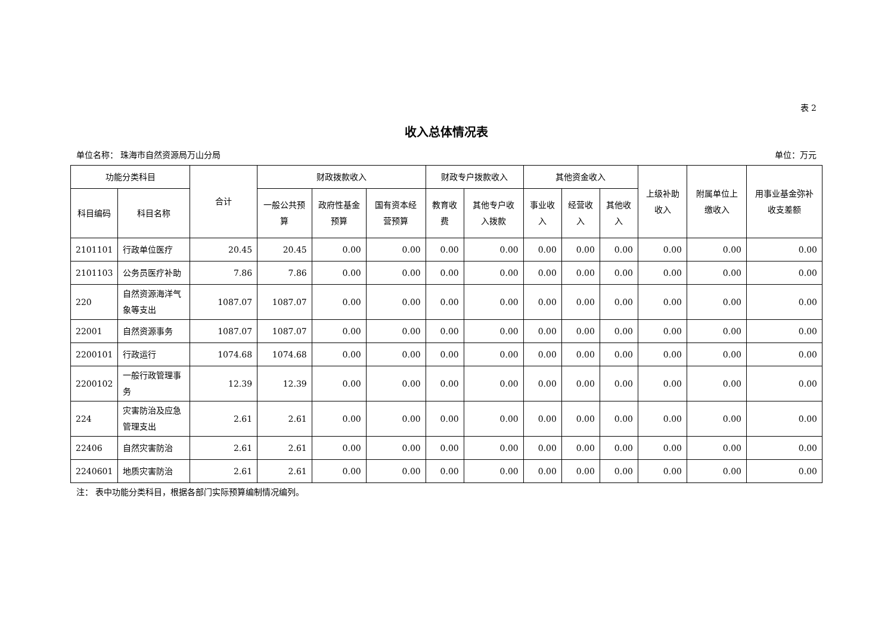表 2
收入总体情况表
单位名称： 珠海市自然资源局万山分局 单位：万元
| 功能分类科目 | | 合计 | 财政拨款收入 | | | 财政专户拨款收入 | | 其他资金收入 | | | 上级补助收入 | 附属单位上缴收入 | 用事业基金弥补收支差额 |
| --- | --- | --- | --- | --- | --- | --- | --- | --- | --- | --- | --- | --- | --- |
| 科目编码 | 科目名称 | | 一般公共预算 | 政府性基金预算 | 国有资本经营预算 | 教育收费 | 其他专户收入拨款 | 事业收入 | 经营收入 | 其他收入 | | | |
| 2101101 | 行政单位医疗 | 20.45 | 20.45 | 0.00 | 0.00 | 0.00 | 0.00 | 0.00 | 0.00 | 0.00 | 0.00 | 0.00 | 0.00 |
| 2101103 | 公务员医疗补助 | 7.86 | 7.86 | 0.00 | 0.00 | 0.00 | 0.00 | 0.00 | 0.00 | 0.00 | 0.00 | 0.00 | 0.00 |
| 220 | 自然资源海洋气象等支出 | 1087.07 | 1087.07 | 0.00 | 0.00 | 0.00 | 0.00 | 0.00 | 0.00 | 0.00 | 0.00 | 0.00 | 0.00 |
| 22001 | 自然资源事务 | 1087.07 | 1087.07 | 0.00 | 0.00 | 0.00 | 0.00 | 0.00 | 0.00 | 0.00 | 0.00 | 0.00 | 0.00 |
| 2200101 | 行政运行 | 1074.68 | 1074.68 | 0.00 | 0.00 | 0.00 | 0.00 | 0.00 | 0.00 | 0.00 | 0.00 | 0.00 | 0.00 |
| 2200102 | 一般行政管理事务 | 12.39 | 12.39 | 0.00 | 0.00 | 0.00 | 0.00 | 0.00 | 0.00 | 0.00 | 0.00 | 0.00 | 0.00 |
| 224 | 灾害防治及应急管理支出 | 2.61 | 2.61 | 0.00 | 0.00 | 0.00 | 0.00 | 0.00 | 0.00 | 0.00 | 0.00 | 0.00 | 0.00 |
| 22406 | 自然灾害防治 | 2.61 | 2.61 | 0.00 | 0.00 | 0.00 | 0.00 | 0.00 | 0.00 | 0.00 | 0.00 | 0.00 | 0.00 |
| 2240601 | 地质灾害防治 | 2.61 | 2.61 | 0.00 | 0.00 | 0.00 | 0.00 | 0.00 | 0.00 | 0.00 | 0.00 | 0.00 | 0.00 |
注： 表中功能分类科目，根据各部门实际预算编制情况编列。